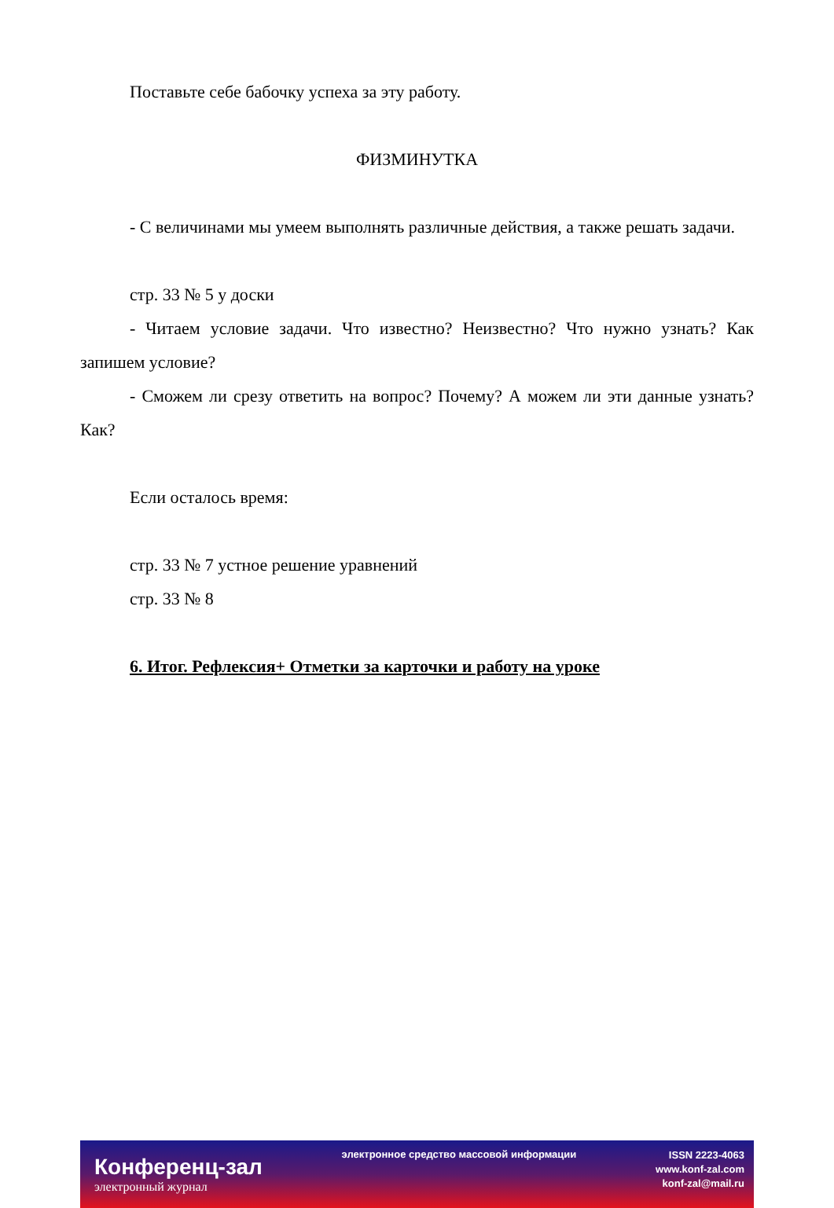Поставьте себе бабочку успеха за эту работу.
ФИЗМИНУТКА
- С величинами мы умеем выполнять различные действия, а также решать задачи.
стр. 33 № 5 у доски
- Читаем условие задачи. Что известно? Неизвестно? Что нужно узнать? Как запишем условие?
- Сможем ли срезу ответить на вопрос? Почему? А можем ли эти данные узнать? Как?
Если осталось время:
стр. 33 № 7 устное решение уравнений
стр. 33 № 8
6. Итог. Рефлексия+ Отметки за карточки и работу на уроке
Конференц-зал
электронный журнал
электронное средство массовой информации
ISSN 2223-4063
www.konf-zal.com
konf-zal@mail.ru